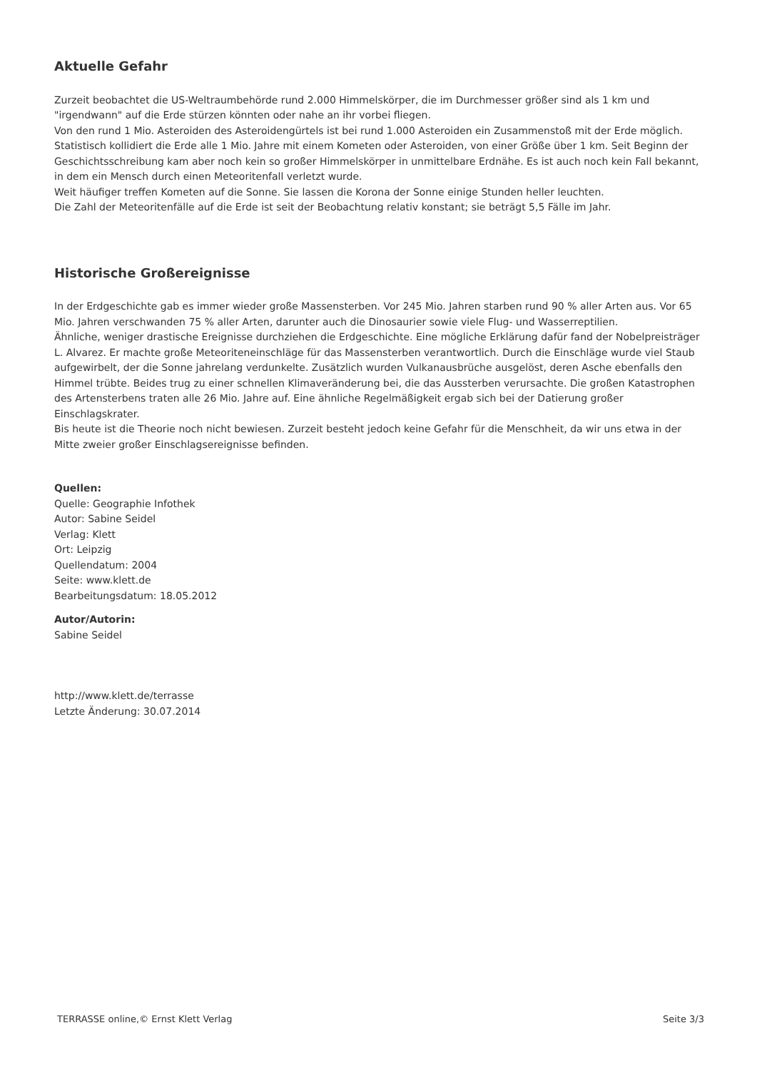Aktuelle Gefahr
Zurzeit beobachtet die US-Weltraumbehörde rund 2.000 Himmelskörper, die im Durchmesser größer sind als 1 km und "irgendwann" auf die Erde stürzen könnten oder nahe an ihr vorbei fliegen.
Von den rund 1 Mio. Asteroiden des Asteroidengürtels ist bei rund 1.000 Asteroiden ein Zusammenstoß mit der Erde möglich.
Statistisch kollidiert die Erde alle 1 Mio. Jahre mit einem Kometen oder Asteroiden, von einer Größe über 1 km. Seit Beginn der Geschichtsschreibung kam aber noch kein so großer Himmelskörper in unmittelbare Erdnähe. Es ist auch noch kein Fall bekannt, in dem ein Mensch durch einen Meteoritenfall verletzt wurde.
Weit häufiger treffen Kometen auf die Sonne. Sie lassen die Korona der Sonne einige Stunden heller leuchten.
Die Zahl der Meteoritenfälle auf die Erde ist seit der Beobachtung relativ konstant; sie beträgt 5,5 Fälle im Jahr.
Historische Großereignisse
In der Erdgeschichte gab es immer wieder große Massensterben. Vor 245 Mio. Jahren starben rund 90 % aller Arten aus. Vor 65 Mio. Jahren verschwanden 75 % aller Arten, darunter auch die Dinosaurier sowie viele Flug- und Wasserreptilien.
Ähnliche, weniger drastische Ereignisse durchziehen die Erdgeschichte. Eine mögliche Erklärung dafür fand der Nobelpreisträger L. Alvarez. Er machte große Meteoriteneinschläge für das Massensterben verantwortlich. Durch die Einschläge wurde viel Staub aufgewirbelt, der die Sonne jahrelang verdunkelte. Zusätzlich wurden Vulkanausbrüche ausgelöst, deren Asche ebenfalls den Himmel trübte. Beides trug zu einer schnellen Klimaveränderung bei, die das Aussterben verursachte. Die großen Katastrophen des Artensterbens traten alle 26 Mio. Jahre auf. Eine ähnliche Regelmäßigkeit ergab sich bei der Datierung großer Einschlagskrater.
Bis heute ist die Theorie noch nicht bewiesen. Zurzeit besteht jedoch keine Gefahr für die Menschheit, da wir uns etwa in der Mitte zweier großer Einschlagsereignisse befinden.
Quellen:
Quelle: Geographie Infothek
Autor: Sabine Seidel
Verlag: Klett
Ort: Leipzig
Quellendatum: 2004
Seite: www.klett.de
Bearbeitungsdatum: 18.05.2012
Autor/Autorin:
Sabine Seidel
http://www.klett.de/terrasse
Letzte Änderung: 30.07.2014
TERRASSE online,© Ernst Klett Verlag Seite 3/3